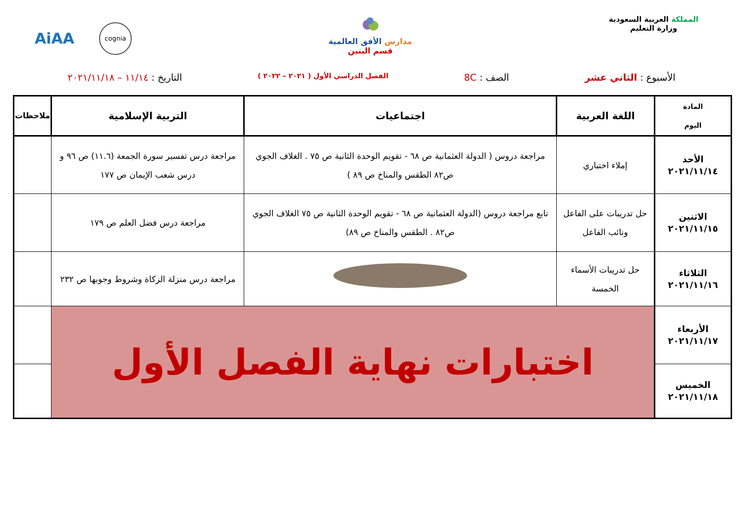المملكة العربية السعودية
وزارة التعليم
مدارس الأفق العالمية
قسم البنين
AiAA cognia
الأسبوع : الثاني عشر الصف : 8C الفصل الدراسي الأول ( ٢٠٢١ – ٢٠٢٢ ) التاريخ : ١١/١٤ – ٢٠٢١/١١/١٨
| المادة اليوم | اللغة العربية | اجتماعيات | التربية الإسلامية | ملاحظات |
| --- | --- | --- | --- | --- |
| الأحد ٢٠٢١/١١/١٤ | إملاء اختباري | مراجعة دروس ( الدولة العثمانية ص ٦٨ - تقويم الوحدة الثانية ص ٧٥ . الغلاف الجوي ص٨٢ الطقس والمناخ ص ٨٩ ) | مراجعة درس تفسير سورة الجمعة (١١.٦) ص ٩٦ و درس شعب الإيمان ص ١٧٧ | |
| الاثنين ٢٠٢١/١١/١٥ | حل تدريبات على الفاعل ونائب الفاعل | تابع مراجعة دروس (الدولة العثمانية ص ٦٨ - تقويم الوحدة الثانية ص ٧٥ الغلاف الجوي ص٨٢ . الطقس والمناخ ص ٨٩) | مراجعة درس فضل العلم ص ١٧٩ | |
| الثلاثاء ٢٠٢١/١١/١٦ | حل تدريبات الأسماء الخمسة | | مراجعة درس منزلة الزكاة وشروط وجوبها ص ٢٣٢ | |
| الأربعاء ٢٠٢١/١١/١٧ | اختبارات نهاية الفصل الأول | | | |
| الخميس ٢٠٢١/١١/١٨ | | | | |